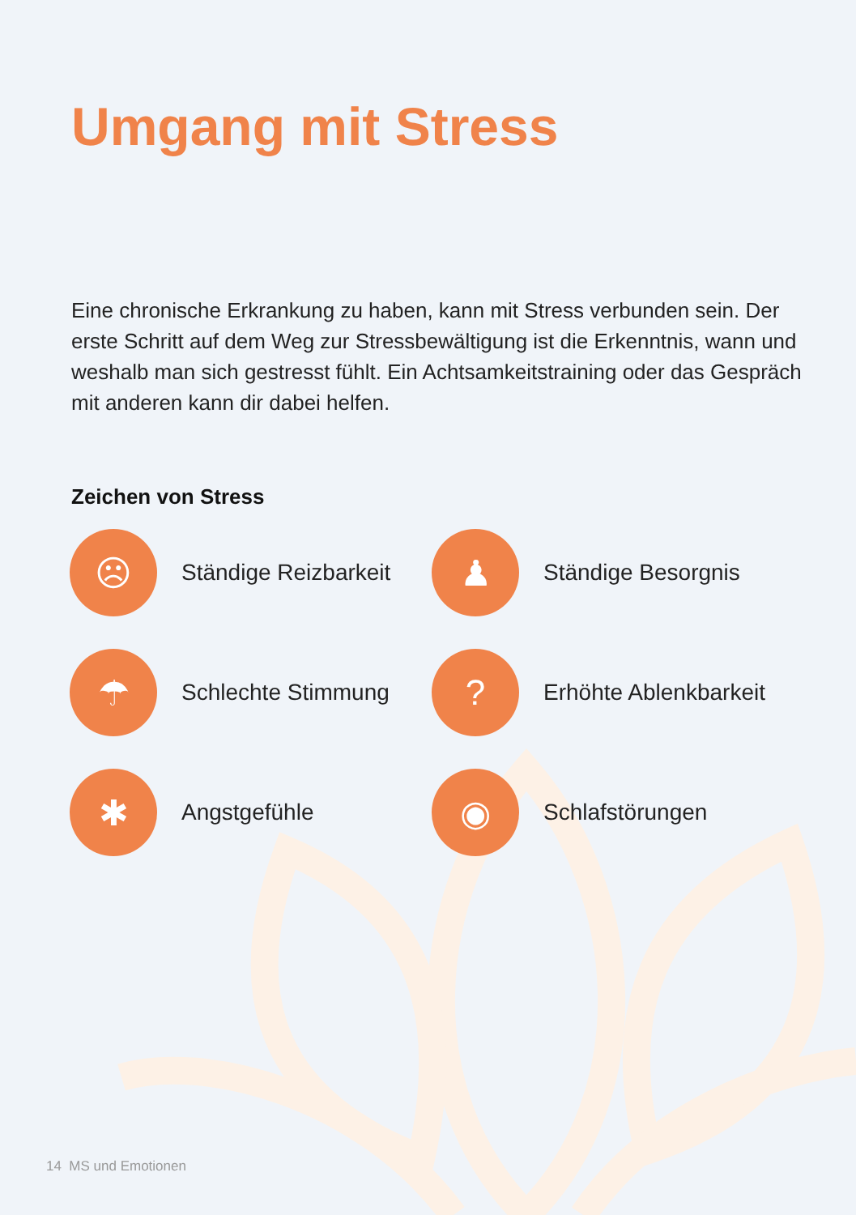Umgang mit Stress
Eine chronische Erkrankung zu haben, kann mit Stress verbunden sein. Der erste Schritt auf dem Weg zur Stressbewältigung ist die Erkennt­nis, wann und weshalb man sich gestresst fühlt. Ein Achtsamkeits­training oder das Gespräch mit anderen kann dir dabei helfen.
Zeichen von Stress
☹
Ständige Reizbarkeit
♟
Ständige Besorgnis
☂
Schlechte Stimmung
?
Erhöhte Ablenkbarkeit
✱
Angstgefühle
◉
Schlafstörungen
14 MS und Emotionen